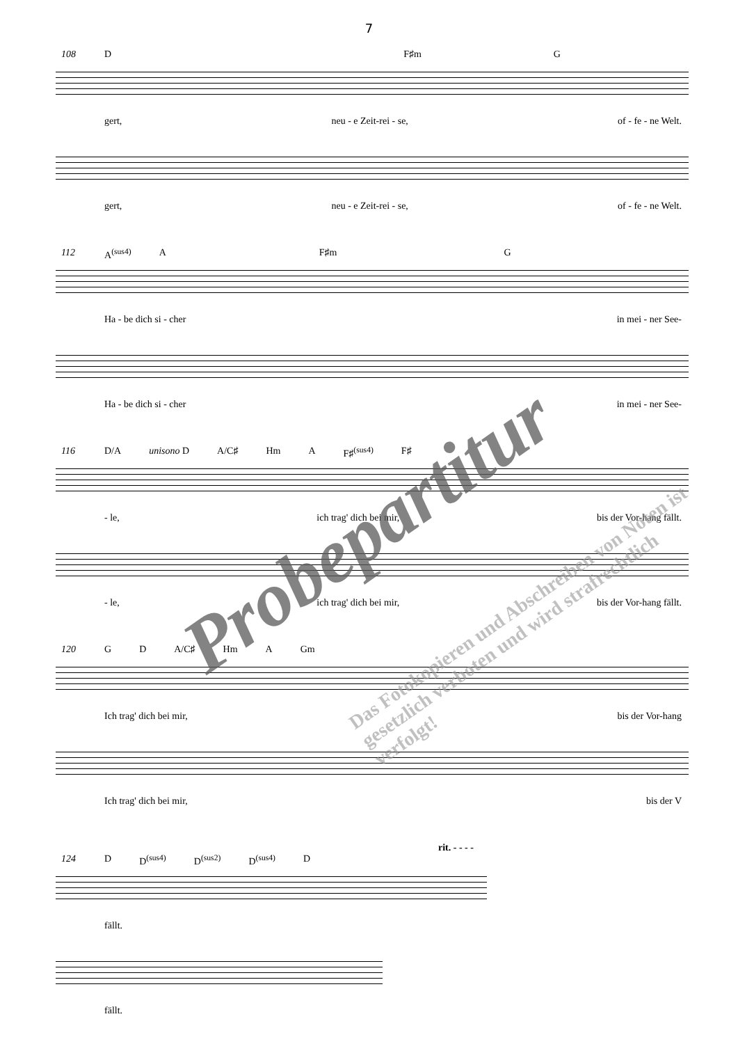7
108
D F♯m G
gert, neu - e Zeit-rei - se, of - fe - ne Welt.
gert, neu - e Zeit-rei - se, of - fe - ne Welt.
112
A<sup>(sus4)</sup> A F♯m G
Ha - be dich si - cher in mei - ner See-
Ha - be dich si - cher in mei - ner See-
116
D/A unisono D A/C♯ Hm A F♯<sup>(sus4)</sup> F♯
- le, ich trag' dich bei mir, bis der Vor-hang fällt.
- le, ich trag' dich bei mir, bis der Vor-hang fällt.
120
G D A/C♯ Hm A Gm
Ich trag' dich bei mir, bis der Vor-hang
Ich trag' dich bei mir, bis der V
rit. - - - -
124
D D<sup>(sus4)</sup> D<sup>(sus2)</sup> D<sup>(sus4)</sup> D
fällt.
fällt.
Probepartitur
Das Fotokopieren und Abschreiben von Noten ist gesetzlich verboten und wird strafrechtlich verfolgt!